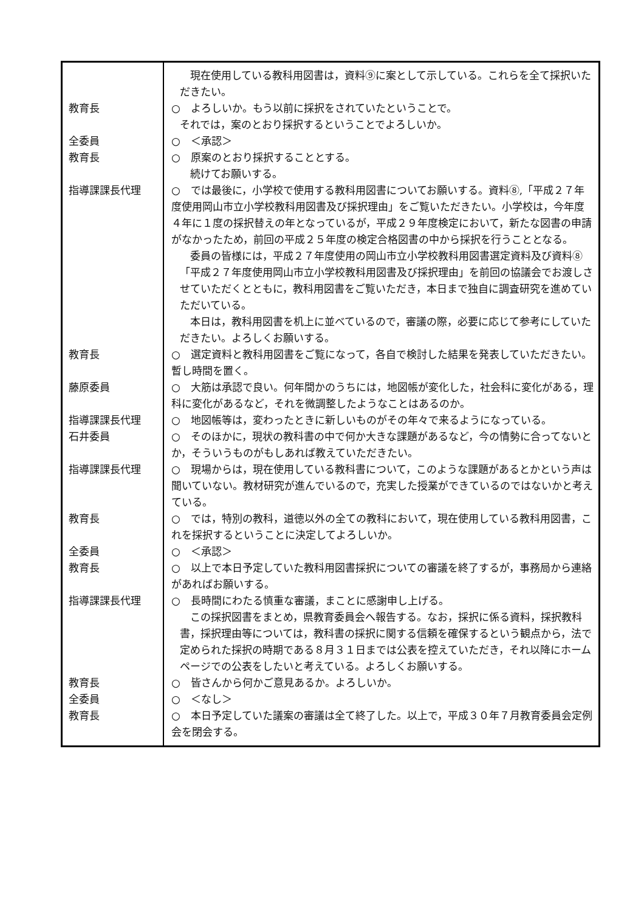| | 現在使用している教科用図書は，資料⑨に案として示している。これらを全て採択いただきたい。 |
| 教育長 | ○ よろしいか。もう以前に採択をされていたということで。 それでは，案のとおり採択するということでよろしいか。 |
| 全委員 | ○ ＜承認＞ |
| 教育長 | ○ 原案のとおり採択することとする。 続けてお願いする。 |
| 指導課課長代理 | ○ では最後に，小学校で使用する教科用図書についてお願いする。資料⑧,「平成２７年度使用岡山市立小学校教科用図書及び採択理由」をご覧いただきたい。小学校は，今年度４年に１度の採択替えの年となっているが，平成２９年度検定において，新たな図書の申請がなかったため，前回の平成２５年度の検定合格図書の中から採択を行うこととなる。 委員の皆様には，平成２７年度使用の岡山市立小学校教科用図書選定資料及び資料⑧「平成２７年度使用岡山市立小学校教科用図書及び採択理由」を前回の協議会でお渡しさせていただくとともに，教科用図書をご覧いただき，本日まで独自に調査研究を進めていただいている。 本日は，教科用図書を机上に並べているので，審議の際，必要に応じて参考にしていただきたい。よろしくお願いする。 |
| 教育長 | ○ 選定資料と教科用図書をご覧になって，各自で検討した結果を発表していただきたい。暫し時間を置く。 |
| 藤原委員 | ○ 大筋は承認で良い。何年間かのうちには，地図帳が変化した，社会科に変化がある，理科に変化があるなど，それを微調整したようなことはあるのか。 |
| 指導課課長代理 | ○ 地図帳等は，変わったときに新しいものがその年々で来るようになっている。 |
| 石井委員 | ○ そのほかに，現状の教科書の中で何か大きな課題があるなど，今の情勢に合ってないとか，そういうものがもしあれば教えていただきたい。 |
| 指導課課長代理 | ○ 現場からは，現在使用している教科書について，このような課題があるとかという声は聞いていない。教材研究が進んでいるので，充実した授業ができているのではないかと考えている。 |
| 教育長 | ○ では，特別の教科，道徳以外の全ての教科において，現在使用している教科用図書，これを採択するということに決定してよろしいか。 |
| 全委員 | ○ ＜承認＞ |
| 教育長 | ○ 以上で本日予定していた教科用図書採択についての審議を終了するが，事務局から連絡があればお願いする。 |
| 指導課課長代理 | ○ 長時間にわたる慎重な審議，まことに感謝申し上げる。 この採択図書をまとめ，県教育委員会へ報告する。なお，採択に係る資料，採択教科書，採択理由等については，教科書の採択に関する信頼を確保するという観点から，法で定められた採択の時期である８月３１日までは公表を控えていただき，それ以降にホームページでの公表をしたいと考えている。よろしくお願いする。 |
| 教育長 | ○ 皆さんから何かご意見あるか。よろしいか。 |
| 全委員 | ○ ＜なし＞ |
| 教育長 | ○ 本日予定していた議案の審議は全て終了した。以上で，平成３０年７月教育委員会定例会を閉会する。 |